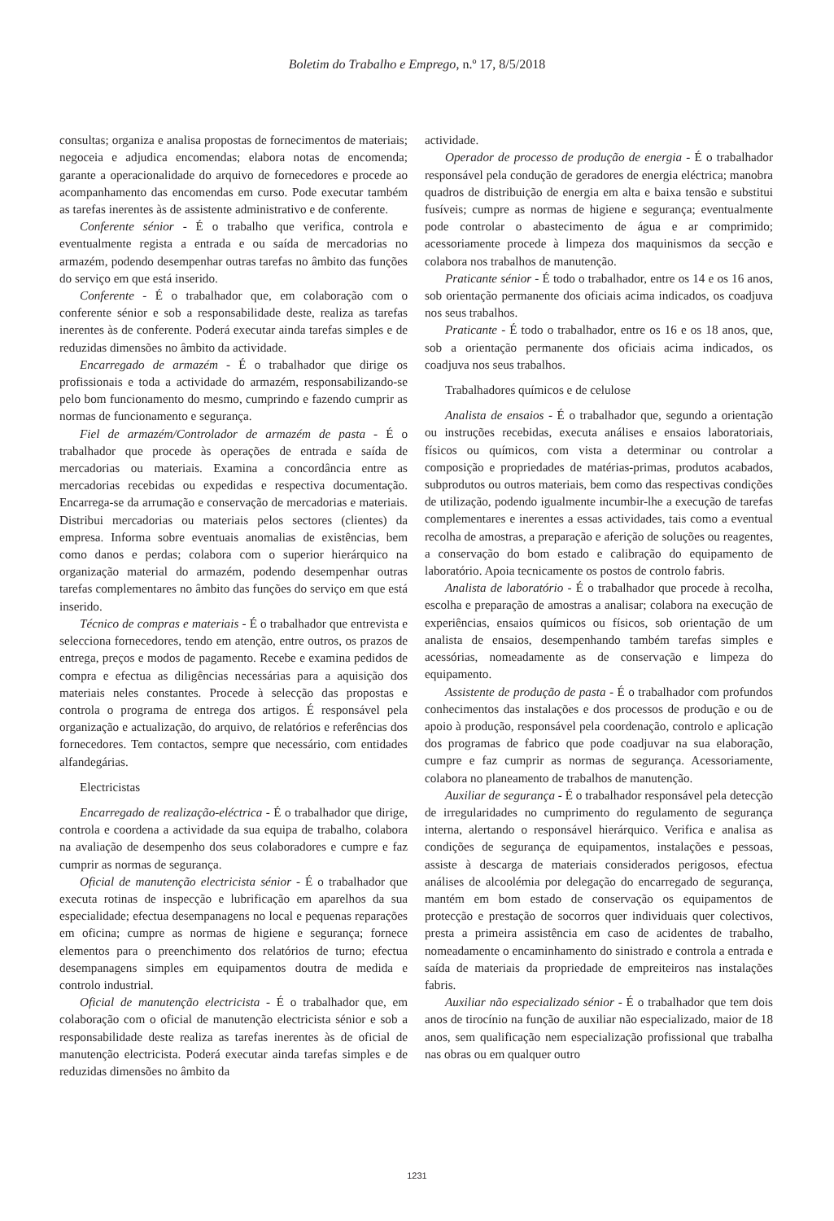Boletim do Trabalho e Emprego, n.º 17, 8/5/2018
consultas; organiza e analisa propostas de fornecimentos de materiais; negoceia e adjudica encomendas; elabora notas de encomenda; garante a operacionalidade do arquivo de fornecedores e procede ao acompanhamento das encomendas em curso. Pode executar também as tarefas inerentes às de assistente administrativo e de conferente.
Conferente sénior - É o trabalho que verifica, controla e eventualmente regista a entrada e ou saída de mercadorias no armazém, podendo desempenhar outras tarefas no âmbito das funções do serviço em que está inserido.
Conferente - É o trabalhador que, em colaboração com o conferente sénior e sob a responsabilidade deste, realiza as tarefas inerentes às de conferente. Poderá executar ainda tarefas simples e de reduzidas dimensões no âmbito da actividade.
Encarregado de armazém - É o trabalhador que dirige os profissionais e toda a actividade do armazém, responsabilizando-se pelo bom funcionamento do mesmo, cumprindo e fazendo cumprir as normas de funcionamento e segurança.
Fiel de armazém/Controlador de armazém de pasta - É o trabalhador que procede às operações de entrada e saída de mercadorias ou materiais. Examina a concordância entre as mercadorias recebidas ou expedidas e respectiva documentação. Encarrega-se da arrumação e conservação de mercadorias e materiais. Distribui mercadorias ou materiais pelos sectores (clientes) da empresa. Informa sobre eventuais anomalias de existências, bem como danos e perdas; colabora com o superior hierárquico na organização material do armazém, podendo desempenhar outras tarefas complementares no âmbito das funções do serviço em que está inserido.
Técnico de compras e materiais - É o trabalhador que entrevista e selecciona fornecedores, tendo em atenção, entre outros, os prazos de entrega, preços e modos de pagamento. Recebe e examina pedidos de compra e efectua as diligências necessárias para a aquisição dos materiais neles constantes. Procede à selecção das propostas e controla o programa de entrega dos artigos. É responsável pela organização e actualização, do arquivo, de relatórios e referências dos fornecedores. Tem contactos, sempre que necessário, com entidades alfandegárias.
Electricistas
Encarregado de realização-eléctrica - É o trabalhador que dirige, controla e coordena a actividade da sua equipa de trabalho, colabora na avaliação de desempenho dos seus colaboradores e cumpre e faz cumprir as normas de segurança.
Oficial de manutenção electricista sénior - É o trabalhador que executa rotinas de inspecção e lubrificação em aparelhos da sua especialidade; efectua desempanagens no local e pequenas reparações em oficina; cumpre as normas de higiene e segurança; fornece elementos para o preenchimento dos relatórios de turno; efectua desempanagens simples em equipamentos doutra de medida e controlo industrial.
Oficial de manutenção electricista - É o trabalhador que, em colaboração com o oficial de manutenção electricista sénior e sob a responsabilidade deste realiza as tarefas inerentes às de oficial de manutenção electricista. Poderá executar ainda tarefas simples e de reduzidas dimensões no âmbito da
actividade.
Operador de processo de produção de energia - É o trabalhador responsável pela condução de geradores de energia eléctrica; manobra quadros de distribuição de energia em alta e baixa tensão e substitui fusíveis; cumpre as normas de higiene e segurança; eventualmente pode controlar o abastecimento de água e ar comprimido; acessoriamente procede à limpeza dos maquinismos da secção e colabora nos trabalhos de manutenção.
Praticante sénior - É todo o trabalhador, entre os 14 e os 16 anos, sob orientação permanente dos oficiais acima indicados, os coadjuva nos seus trabalhos.
Praticante - É todo o trabalhador, entre os 16 e os 18 anos, que, sob a orientação permanente dos oficiais acima indicados, os coadjuva nos seus trabalhos.
Trabalhadores químicos e de celulose
Analista de ensaios - É o trabalhador que, segundo a orientação ou instruções recebidas, executa análises e ensaios laboratoriais, físicos ou químicos, com vista a determinar ou controlar a composição e propriedades de matérias-primas, produtos acabados, subprodutos ou outros materiais, bem como das respectivas condições de utilização, podendo igualmente incumbir-lhe a execução de tarefas complementares e inerentes a essas actividades, tais como a eventual recolha de amostras, a preparação e aferição de soluções ou reagentes, a conservação do bom estado e calibração do equipamento de laboratório. Apoia tecnicamente os postos de controlo fabris.
Analista de laboratório - É o trabalhador que procede à recolha, escolha e preparação de amostras a analisar; colabora na execução de experiências, ensaios químicos ou físicos, sob orientação de um analista de ensaios, desempenhando também tarefas simples e acessórias, nomeadamente as de conservação e limpeza do equipamento.
Assistente de produção de pasta - É o trabalhador com profundos conhecimentos das instalações e dos processos de produção e ou de apoio à produção, responsável pela coordenação, controlo e aplicação dos programas de fabrico que pode coadjuvar na sua elaboração, cumpre e faz cumprir as normas de segurança. Acessoriamente, colabora no planeamento de trabalhos de manutenção.
Auxiliar de segurança - É o trabalhador responsável pela detecção de irregularidades no cumprimento do regulamento de segurança interna, alertando o responsável hierárquico. Verifica e analisa as condições de segurança de equipamentos, instalações e pessoas, assiste à descarga de materiais considerados perigosos, efectua análises de alcoolémia por delegação do encarregado de segurança, mantém em bom estado de conservação os equipamentos de protecção e prestação de socorros quer individuais quer colectivos, presta a primeira assistência em caso de acidentes de trabalho, nomeadamente o encaminhamento do sinistrado e controla a entrada e saída de materiais da propriedade de empreiteiros nas instalações fabris.
Auxiliar não especializado sénior - É o trabalhador que tem dois anos de tirocínio na função de auxiliar não especializado, maior de 18 anos, sem qualificação nem especialização profissional que trabalha nas obras ou em qualquer outro
1231